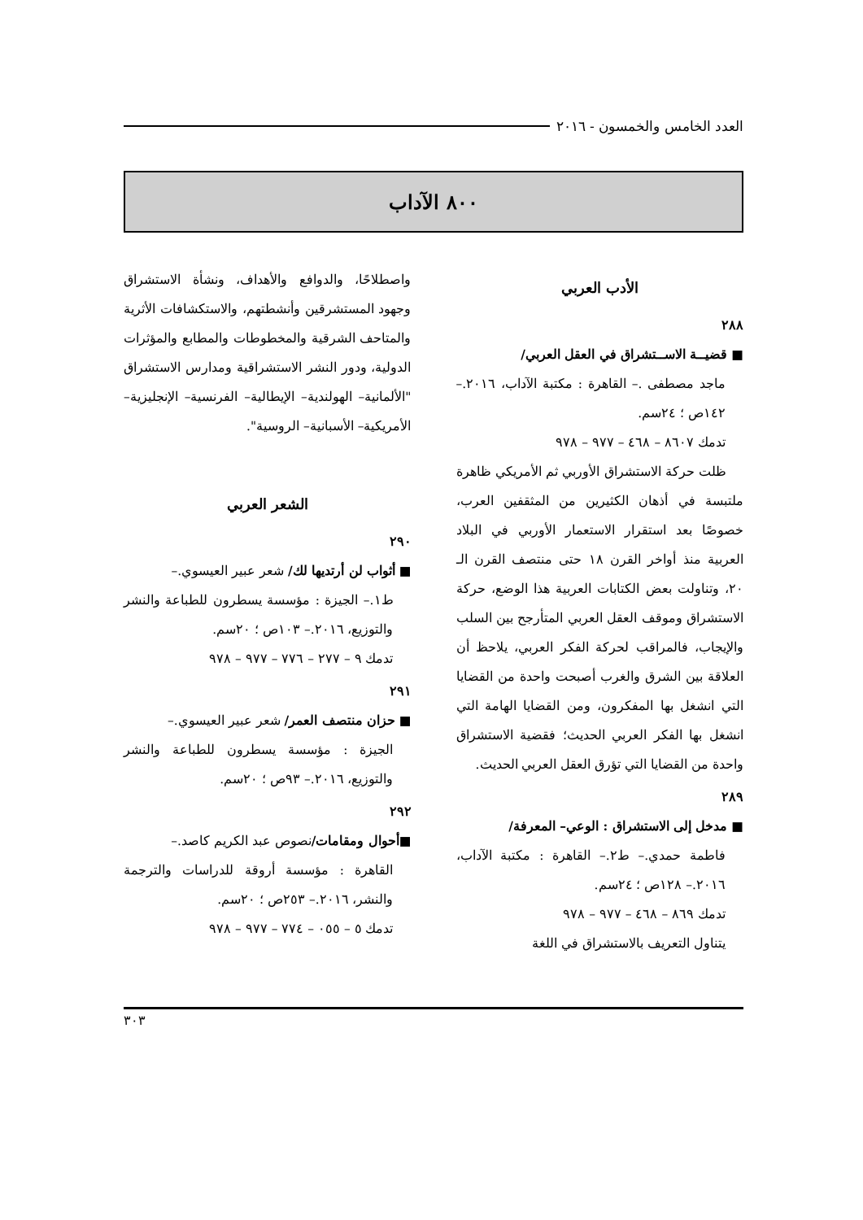العدد الخامس والخمسون - ٢٠١٦
٨٠٠ الآداب
الأدب العربي
٢٨٨
■ قضيــة الاســتشراق في العقل العربي/
ماجد مصطفى .– القاهرة : مكتبة الآداب، ٢٠١٦.– ١٤٢ص ؛ ٢٤سم.
تدمك ٨٦٠٧ – ٤٦٨ – ٩٧٧ – ٩٧٨
ظلت حركة الاستشراق الأوربي ثم الأمريكي ظاهرة ملتبسة في أذهان الكثيرين من المثقفين العرب، خصوصًا بعد استقرار الاستعمار الأوربي في البلاد العربية منذ أواخر القرن ١٨ حتى منتصف القرن الـ ٢٠، وتناولت بعض الكتابات العربية هذا الوضع، حركة الاستشراق وموقف العقل العربي المتأرجح بين السلب والإيجاب، فالمراقب لحركة الفكر العربي، يلاحظ أن العلاقة بين الشرق والغرب أصبحت واحدة من القضايا التي انشغل بها المفكرون، ومن القضايا الهامة التي انشغل بها الفكر العربي الحديث؛ فقضية الاستشراق واحدة من القضايا التي تؤرق العقل العربي الحديث.
٢٨٩
■ مدخل إلى الاستشراق : الوعي– المعرفة/
فاطمة حمدي.– ط٢.– القاهرة : مكتبة الآداب، ٢٠١٦.– ١٢٨ص ؛ ٢٤سم.
تدمك ٨٦٩ – ٤٦٨ – ٩٧٧ – ٩٧٨
يتناول التعريف بالاستشراق في اللغة
واصطلاحًا، والدوافع والأهداف، ونشأة الاستشراق وجهود المستشرقين وأنشطتهم، والاستكشافات الأثرية والمتاحف الشرقية والمخطوطات والمطابع والمؤثرات الدولية، ودور النشر الاستشراقية ومدارس الاستشراق "الألمانية– الهولندية– الإيطالية– الفرنسية– الإنجليزية– الأمريكية– الأسبانية– الروسية".
الشعر العربي
٢٩٠
■ أثواب لن أرتديها لك/ شعر عبير العيسوي.–
ط١.– الجيزة : مؤسسة يسطرون للطباعة والنشر والتوزيع، ٢٠١٦.– ١٠٣ص ؛ ٢٠سم.
تدمك ٩ – ٢٧٧ – ٧٧٦ – ٩٧٧ – ٩٧٨
٢٩١
■ حزان منتصف العمر/ شعر عبير العيسوي.–
الجيزة : مؤسسة يسطرون للطباعة والنشر والتوزيع، ٢٠١٦.– ٩٣ص ؛ ٢٠سم.
٢٩٢
■أحوال ومقامات/نصوص عبد الكريم كاصد.–
القاهرة : مؤسسة أروقة للدراسات والترجمة والنشر، ٢٠١٦.– ٢٥٣ص ؛ ٢٠سم.
تدمك ٥ – ٠٥٥ – ٧٧٤ – ٩٧٧ – ٩٧٨
٣٠٣